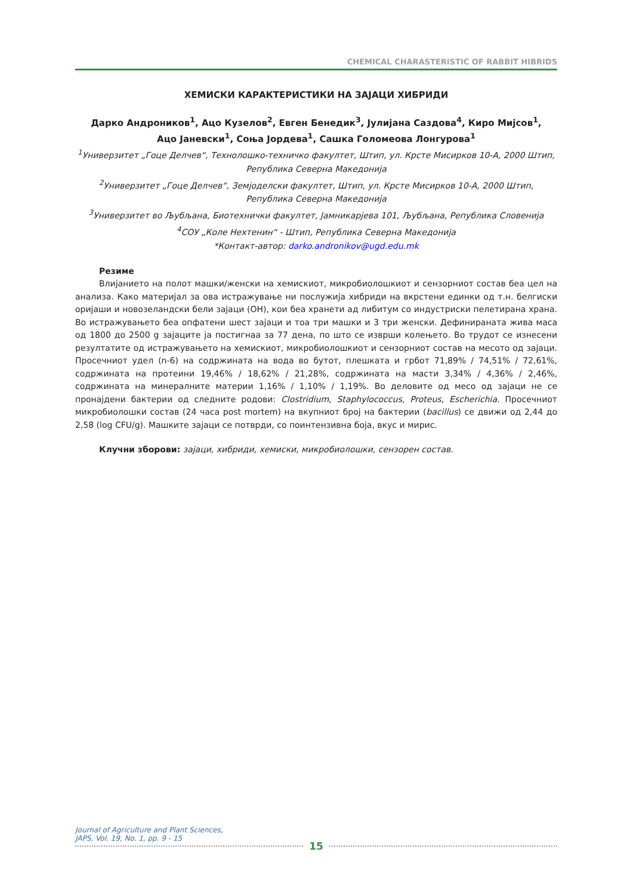CHEMICAL CHARASTERISTIC OF RABBIT HIBRIDS
ХЕМИСКИ КАРАКТЕРИСТИКИ НА ЗАЈАЦИ ХИБРИДИ
Дарко Андроников<sup>1</sup>, Ацо Кузелов<sup>2</sup>, Евген Бенедик<sup>3</sup>, Јулијана Саздова<sup>4</sup>, Киро Мијсов<sup>1</sup>,
Ацо Јаневски<sup>1</sup>, Соња Јордева<sup>1</sup>, Сашка Голомеова Лонгурова<sup>1</sup>
<sup>1</sup> Универзитет „Гоце Делчев“, Технолошко-техничко факултет, Штип, ул. Крсте Мисирков 10-А, 2000 Штип, Република Северна Македонија
<sup>2</sup> Универзитет „Гоце Делчев“, Земјоделски факултет, Штип, ул. Крсте Мисирков 10-А, 2000 Штип, Република Северна Македонија
<sup>3</sup> Универзитет во Љубљана, Биотехнички факултет, Јамникарјева 101, Љубљана, Република Словенија
<sup>4</sup> СОУ „Коле Нехтенин“ - Штип, Република Северна Македонија
*Контакт-автор: darko.andronikov@ugd.edu.mk
Резиме
Влијанието на полот машки/женски на хемискиот, микробиолошкиот и сензорниот состав беа цел на анализа. Како материјал за ова истражување ни послужија хибриди на вкрстени единки од т.н. белгиски оријаши и новозеландски бели зајаци (ОН), кои беа хранети ад либитум со индустриски пелетирана храна. Во истражувањето беа опфатени шест зајаци и тоа три машки и 3 три женски. Дефинираната жива маса од 1800 до 2500 g зајаците ја постигнаа за 77 дена, по што се изврши колењето. Во трудот се изнесени резултатите од истражувањето на хемискиот, микробиолошкиот и сензорниот состав на месото од зајаци. Просечниот удел (n-6) на содржината на вода во бутот, плешката и грбот 71,89% / 74,51% / 72,61%, содржината на протеини 19,46% / 18,62% / 21,28%, содржината на масти 3,34% / 4,36% / 2,46%, содржината на минералните материи 1,16% / 1,10% / 1,19%. Во деловите од месо од зајаци не се пронајдени бактерии од следните родови: Clostridium, Staphylococcus, Proteus, Escherichia. Просечниот микробиолошки состав (24 часа post mortem) на вкупниот број на бактерии (bacillus) се движи од 2,44 до 2,58 (log CFU/g). Машките зајаци се потврди, со поинтензивна боја, вкус и мирис.
Клучни зборови: зајаци, хибриди, хемиски, микробиолошки, сензорен состав.
Journal of Agriculture and Plant Sciences,
JAPS, Vol. 19, No. 1, pp. 9 - 15
15